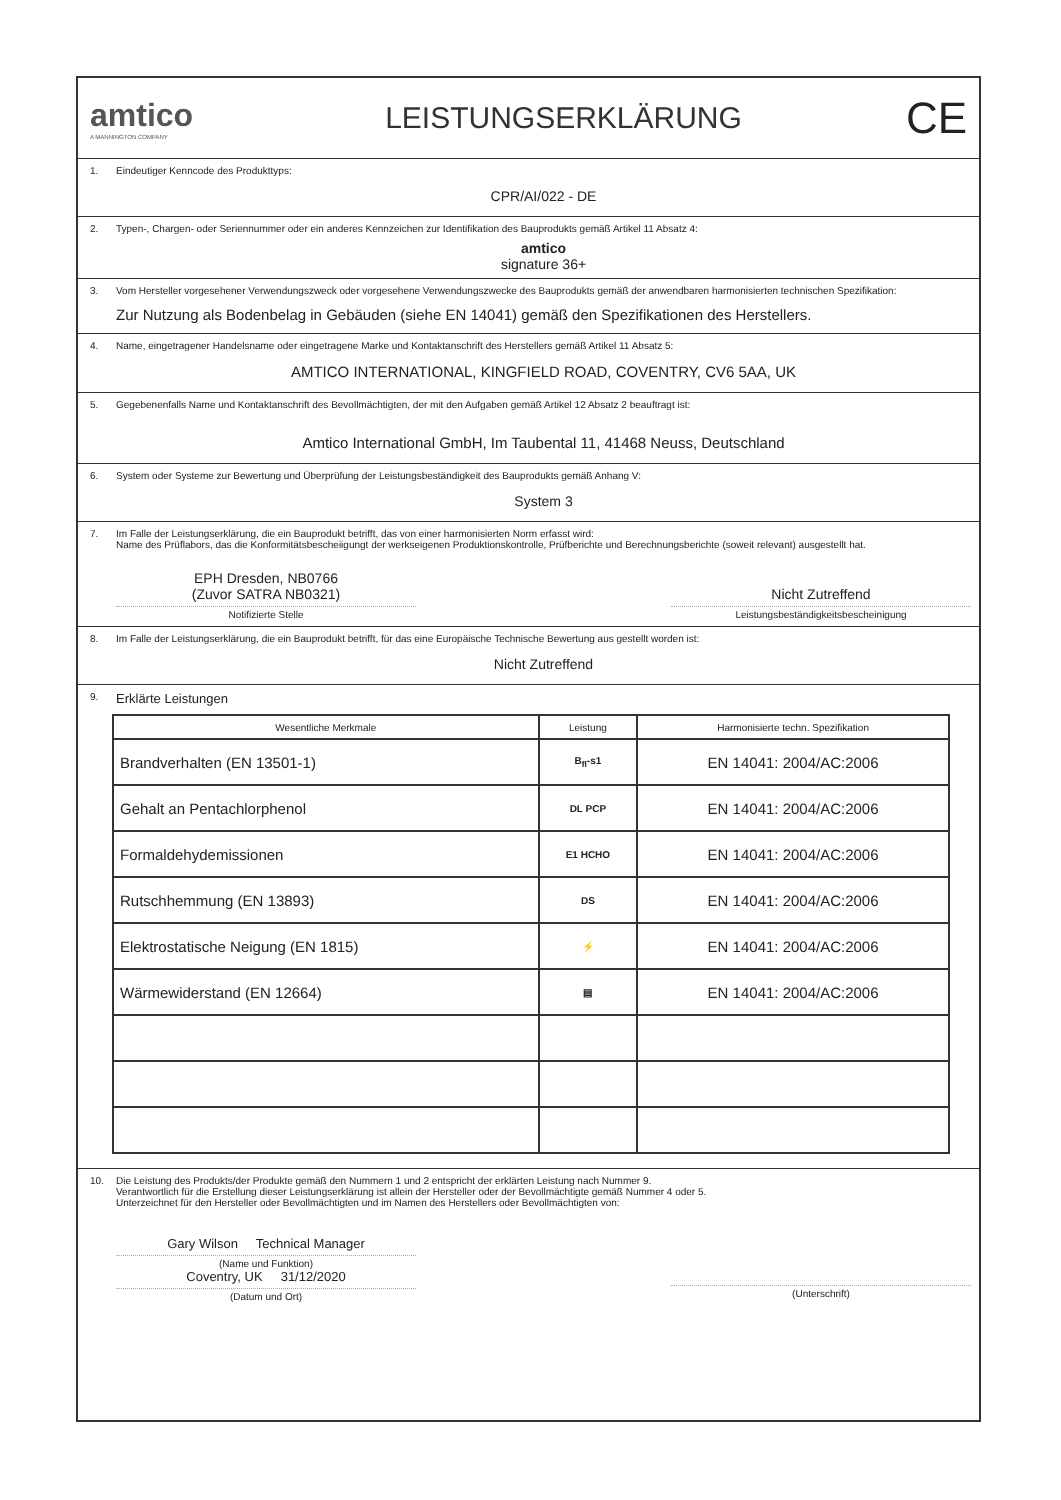amtico
A MANNINGTON COMPANY
LEISTUNGSERKLÄRUNG
CE
1. Eindeutiger Kenncode des Produkttyps:
CPR/AI/022 - DE
2. Typen-, Chargen- oder Seriennummer oder ein anderes Kennzeichen zur Identifikation des Bauprodukts gemäß Artikel 11 Absatz 4:
amtico
signature 36+
3. Vom Hersteller vorgesehener Verwendungszweck oder vorgesehene Verwendungszwecke des Bauprodukts gemäß der anwendbaren harmonisierten technischen Spezifikation:
Zur Nutzung als Bodenbelag in Gebäuden (siehe EN 14041) gemäß den Spezifikationen des Herstellers.
4. Name, eingetragener Handelsname oder eingetragene Marke und Kontaktanschrift des Herstellers gemäß Artikel 11 Absatz 5:
AMTICO INTERNATIONAL, KINGFIELD ROAD, COVENTRY, CV6 5AA, UK
5. Gegebenenfalls Name und Kontaktanschrift des Bevollmächtigten, der mit den Aufgaben gemäß Artikel 12 Absatz 2 beauftragt ist:
Amtico International GmbH, Im Taubental 11, 41468 Neuss, Deutschland
6. System oder Systeme zur Bewertung und Überprüfung der Leistungsbeständigkeit des Bauprodukts gemäß Anhang V:
System 3
7. Im Falle der Leistungserklärung, die ein Bauprodukt betrifft, das von einer harmonisierten Norm erfasst wird:
Name des Prüflabors, das die Konformitätsbescheiigungt der werkseigenen Produktionskontrolle, Prüfberichte und Berechnungsberichte (soweit relevant) ausgestellt hat.
EPH Dresden, NB0766
(Zuvor SATRA NB0321)
Notifizierte Stelle
Nicht Zutreffend
Leistungsbeständigkeitsbescheinigung
8. Im Falle der Leistungserklärung, die ein Bauprodukt betrifft, für das eine Europäische Technische Bewertung aus gestellt worden ist:
Nicht Zutreffend
9. Erklärte Leistungen
| Wesentliche Merkmale | Leistung | Harmonisierte techn. Spezifikation |
| --- | --- | --- |
| Brandverhalten (EN 13501-1) | B<sub>fl</sub>-s1 | EN 14041: 2004/AC:2006 |
| Gehalt an Pentachlorphenol | DL PCP | EN 14041: 2004/AC:2006 |
| Formaldehydemissionen | E1 HCHO | EN 14041: 2004/AC:2006 |
| Rutschhemmung (EN 13893) | DS | EN 14041: 2004/AC:2006 |
| Elektrostatische Neigung (EN 1815) | ⚡ | EN 14041: 2004/AC:2006 |
| Wärmewiderstand (EN 12664) | ▤ | EN 14041: 2004/AC:2006 |
10. Die Leistung des Produkts/der Produkte gemäß den Nummern 1 und 2 entspricht der erklärten Leistung nach Nummer 9.
Verantwortlich für die Erstellung dieser Leistungserklärung ist allein der Hersteller oder der Bevollmächtigte gemäß Nummer 4 oder 5.
Unterzeichnet für den Hersteller oder Bevollmächtigten und im Namen des Herstellers oder Bevollmächtigten von:
Gary Wilson Technical Manager
(Name und Funktion)
Coventry, UK 31/12/2020
(Datum und Ort)
(Unterschrift)